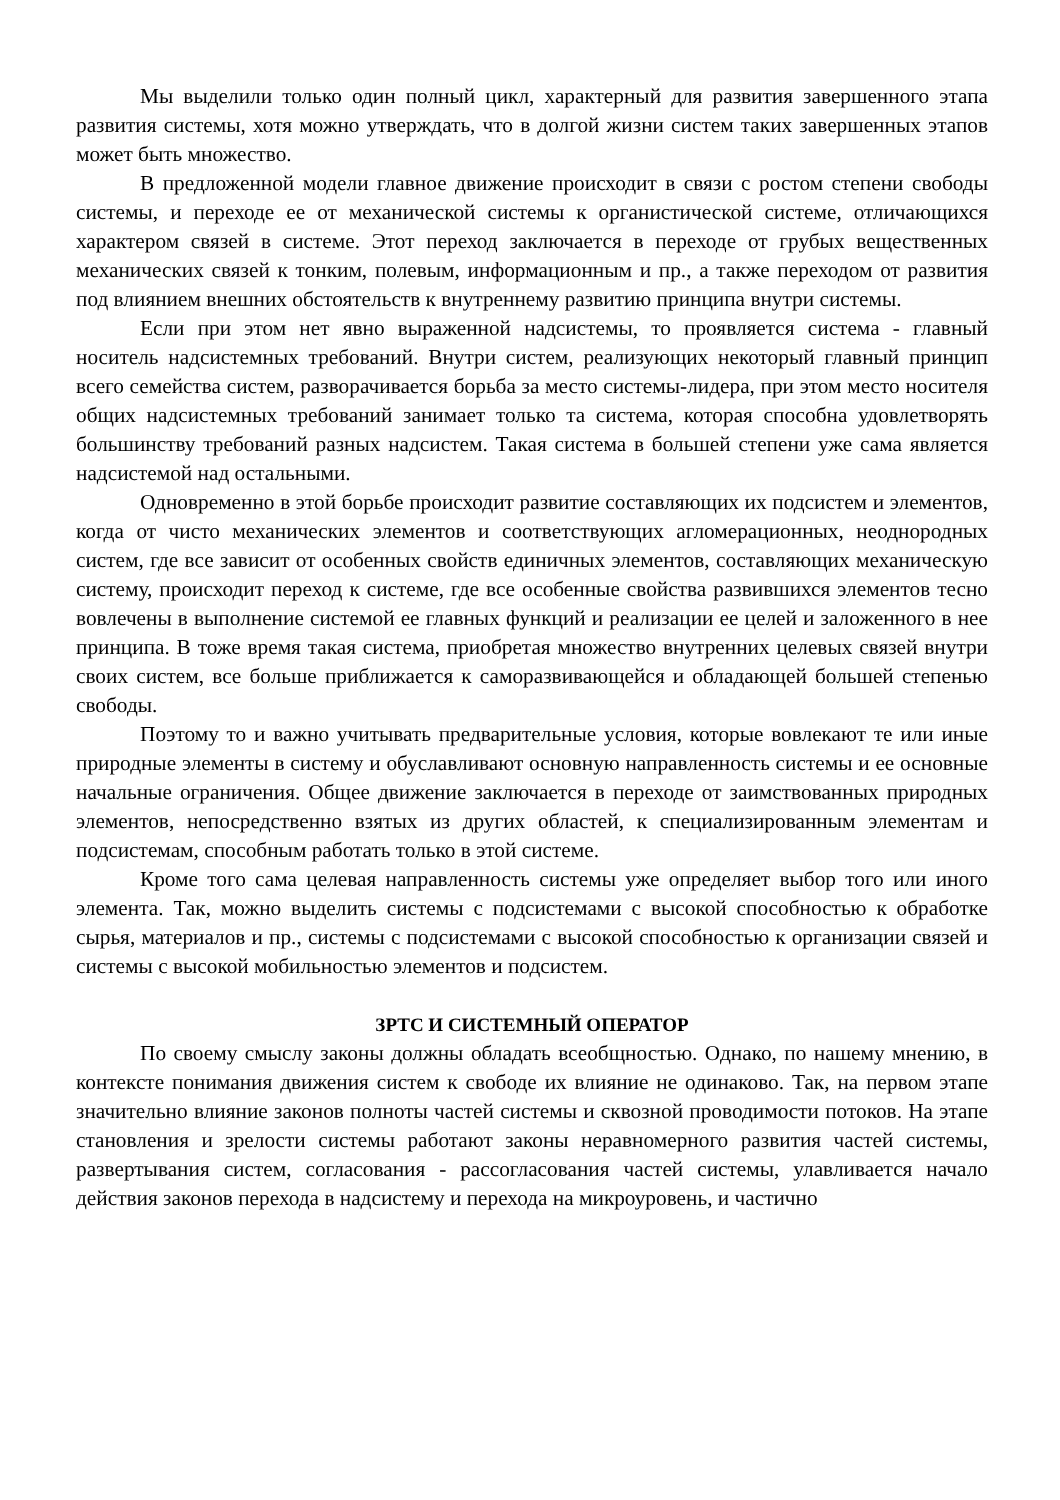Мы выделили только один полный цикл, характерный для развития завершенного этапа развития системы, хотя можно утверждать, что в долгой жизни систем таких завершенных этапов может быть множество.
В предложенной модели главное движение происходит в связи с ростом степени свободы системы, и переходе ее от механической системы к органистической системе, отличающихся характером связей в системе. Этот переход заключается в переходе от грубых вещественных механических связей к тонким, полевым, информационным и пр., а также переходом от развития под влиянием внешних обстоятельств к внутреннему развитию принципа внутри системы.
Если при этом нет явно выраженной надсистемы, то проявляется система - главный носитель надсистемных требований. Внутри систем, реализующих некоторый главный принцип всего семейства систем, разворачивается борьба за место системы-лидера, при этом место носителя общих надсистемных требований занимает только та система, которая способна удовлетворять большинству требований разных надсистем. Такая система в большей степени уже сама является надсистемой над остальными.
Одновременно в этой борьбе происходит развитие составляющих их подсистем и элементов, когда от чисто механических элементов и соответствующих агломерационных, неоднородных систем, где все зависит от особенных свойств единичных элементов, составляющих механическую систему, происходит переход к системе, где все особенные свойства развившихся элементов тесно вовлечены в выполнение системой ее главных функций и реализации ее целей и заложенного в нее принципа. В тоже время такая система, приобретая множество внутренних целевых связей внутри своих систем, все больше приближается к саморазвивающейся и обладающей большей степенью свободы.
Поэтому то и важно учитывать предварительные условия, которые вовлекают те или иные природные элементы в систему и обуславливают основную направленность системы и ее основные начальные ограничения. Общее движение заключается в переходе от заимствованных природных элементов, непосредственно взятых из других областей, к специализированным элементам и подсистемам, способным работать только в этой системе.
Кроме того сама целевая направленность системы уже определяет выбор того или иного элемента. Так, можно выделить системы с подсистемами с высокой способностью к обработке сырья, материалов и пр., системы с подсистемами с высокой способностью к организации связей и системы с высокой мобильностью элементов и подсистем.
ЗРТС И СИСТЕМНЫЙ ОПЕРАТОР
По своему смыслу законы должны обладать всеобщностью. Однако, по нашему мнению, в контексте понимания движения систем к свободе их влияние не одинаково. Так, на первом этапе значительно влияние законов полноты частей системы и сквозной проводимости потоков. На этапе становления и зрелости системы работают законы неравномерного развития частей системы, развертывания систем, согласования - рассогласования частей системы, улавливается начало действия законов перехода в надсистему и перехода на микроуровень, и частично